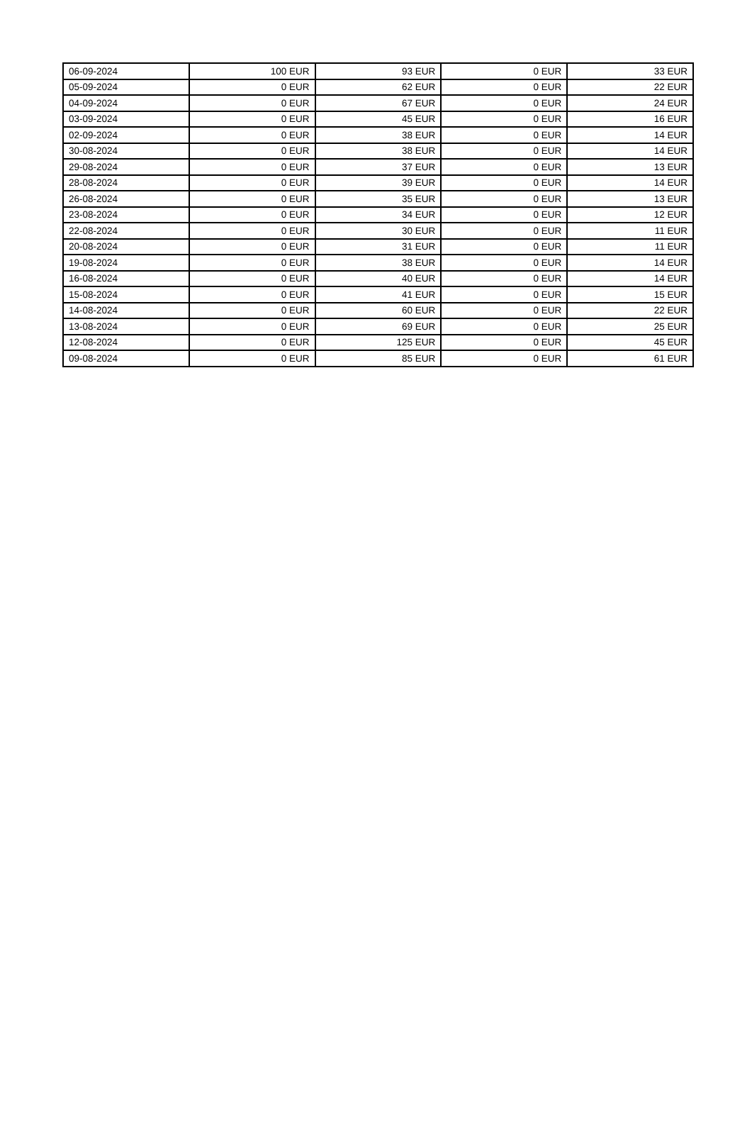| 06-09-2024 | 100 EUR | 93 EUR | 0 EUR | 33 EUR |
| 05-09-2024 | 0 EUR | 62 EUR | 0 EUR | 22 EUR |
| 04-09-2024 | 0 EUR | 67 EUR | 0 EUR | 24 EUR |
| 03-09-2024 | 0 EUR | 45 EUR | 0 EUR | 16 EUR |
| 02-09-2024 | 0 EUR | 38 EUR | 0 EUR | 14 EUR |
| 30-08-2024 | 0 EUR | 38 EUR | 0 EUR | 14 EUR |
| 29-08-2024 | 0 EUR | 37 EUR | 0 EUR | 13 EUR |
| 28-08-2024 | 0 EUR | 39 EUR | 0 EUR | 14 EUR |
| 26-08-2024 | 0 EUR | 35 EUR | 0 EUR | 13 EUR |
| 23-08-2024 | 0 EUR | 34 EUR | 0 EUR | 12 EUR |
| 22-08-2024 | 0 EUR | 30 EUR | 0 EUR | 11 EUR |
| 20-08-2024 | 0 EUR | 31 EUR | 0 EUR | 11 EUR |
| 19-08-2024 | 0 EUR | 38 EUR | 0 EUR | 14 EUR |
| 16-08-2024 | 0 EUR | 40 EUR | 0 EUR | 14 EUR |
| 15-08-2024 | 0 EUR | 41 EUR | 0 EUR | 15 EUR |
| 14-08-2024 | 0 EUR | 60 EUR | 0 EUR | 22 EUR |
| 13-08-2024 | 0 EUR | 69 EUR | 0 EUR | 25 EUR |
| 12-08-2024 | 0 EUR | 125 EUR | 0 EUR | 45 EUR |
| 09-08-2024 | 0 EUR | 85 EUR | 0 EUR | 61 EUR |